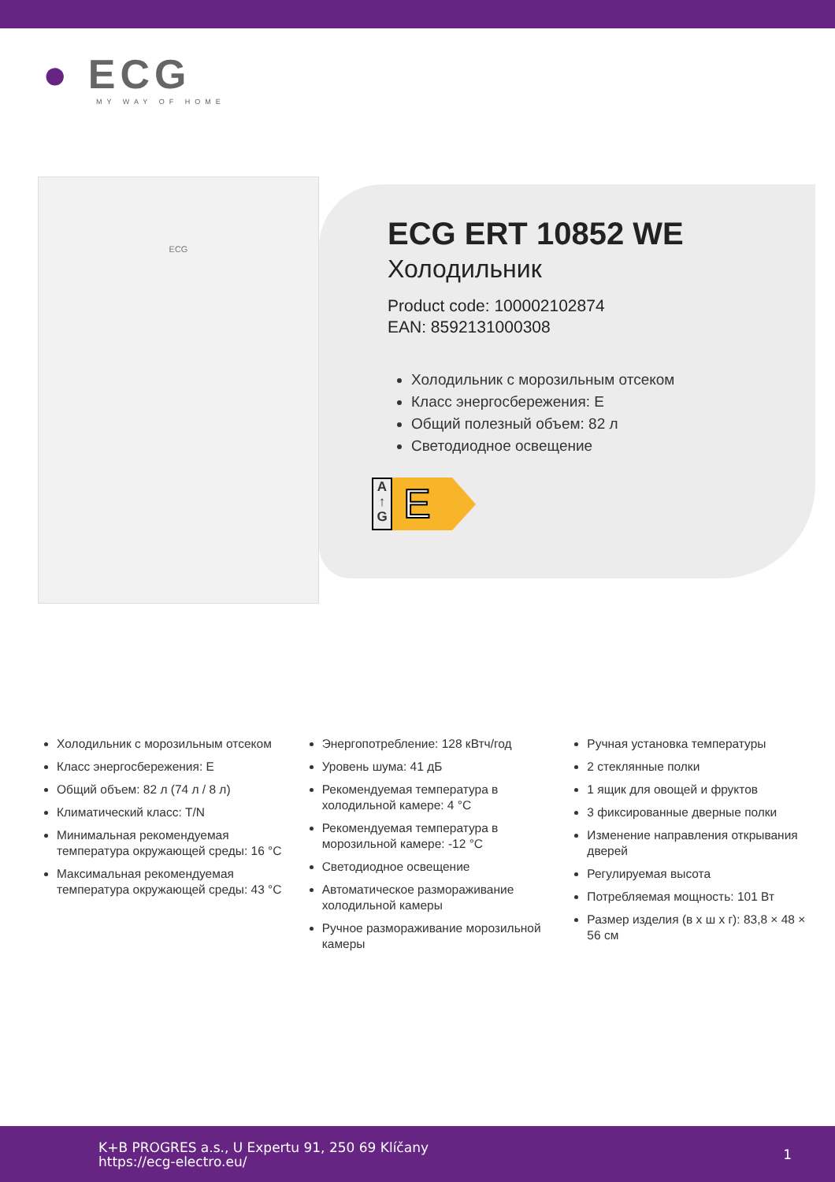● ECG
MY WAY OF HOME
ECG
ECG ERT 10852 WE
Холодильник
Product code: 100002102874
EAN: 8592131000308
Холодильник с морозильным отсеком
Класс энергосбережения: E
Общий полезный объем: 82 л
Светодиодное освещение
A
↑
G
E
Холодильник с морозильным отсеком
Класс энергосбережения: E
Общий объем: 82 л (74 л / 8 л)
Климатический класс: T/N
Минимальная рекомендуемая температура окружающей среды: 16 °C
Максимальная рекомендуемая температура окружающей среды: 43 °C
Энергопотребление: 128 кВтч/год
Уровень шума: 41 дБ
Рекомендуемая температура в холодильной камере: 4 °C
Рекомендуемая температура в морозильной камере: -12 °C
Светодиодное освещение
Автоматическое размораживание холодильной камеры
Ручное размораживание морозильной камеры
Ручная установка температуры
2 стеклянные полки
1 ящик для овощей и фруктов
3 фиксированные дверные полки
Изменение направления открывания дверей
Регулируемая высота
Потребляемая мощность: 101 Вт
Размер изделия (в х ш х г): 83,8 × 48 × 56 см
K+B PROGRES a.s., U Expertu 91, 250 69 Klíčany
https://ecg-electro.eu/
1